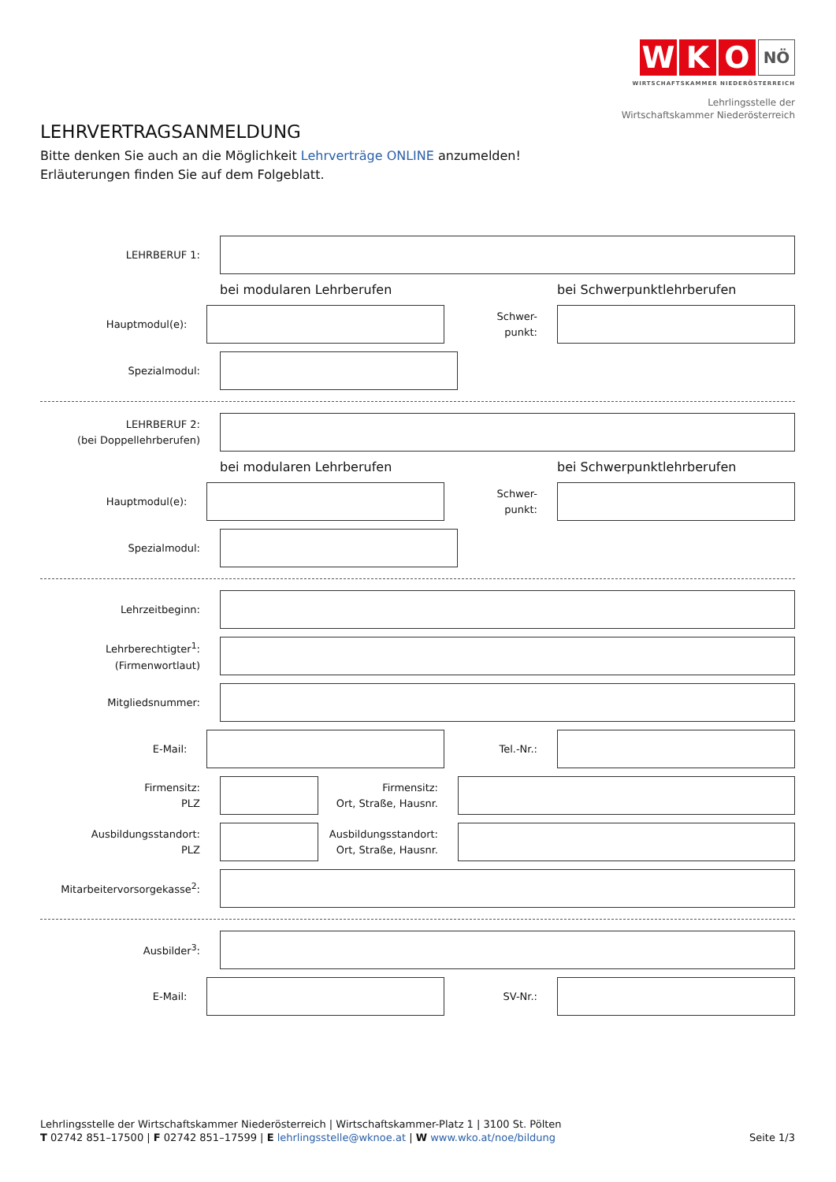W K O NÖ
WIRTSCHAFTSKAMMER NIEDERÖSTERREICH
Lehrlingsstelle der
Wirtschaftskammer Niederösterreich
LEHRVERTRAGSANMELDUNG
Bitte denken Sie auch an die Möglichkeit Lehrverträge ONLINE anzumelden!
Erläuterungen finden Sie auf dem Folgeblatt.
LEHRBERUF 1:
bei modularen Lehrberufen bei Schwerpunktlehrberufen
Hauptmodul(e):
Schwer-
punkt:
Spezialmodul:
LEHRBERUF 2:
(bei Doppellehrberufen)
bei modularen Lehrberufen bei Schwerpunktlehrberufen
Hauptmodul(e):
Schwer-
punkt:
Spezialmodul:
Lehrzeitbeginn:
Lehrberechtigter<sup>1</sup>:
(Firmenwortlaut)
Mitgliedsnummer:
E-Mail: Tel.-Nr.:
Firmensitz:
PLZ
Firmensitz:
Ort, Straße, Hausnr.
Ausbildungsstandort:
PLZ
Ausbildungsstandort:
Ort, Straße, Hausnr.
Mitarbeitervorsorgekasse<sup>2</sup>:
Ausbilder<sup>3</sup>:
E-Mail: SV-Nr.:
Lehrlingsstelle der Wirtschaftskammer Niederösterreich | Wirtschaftskammer-Platz 1 | 3100 St. Pölten
T 02742 851–17500 | F 02742 851–17599 | E lehrlingsstelle@wknoe.at | W www.wko.at/noe/bildung
Seite 1/3